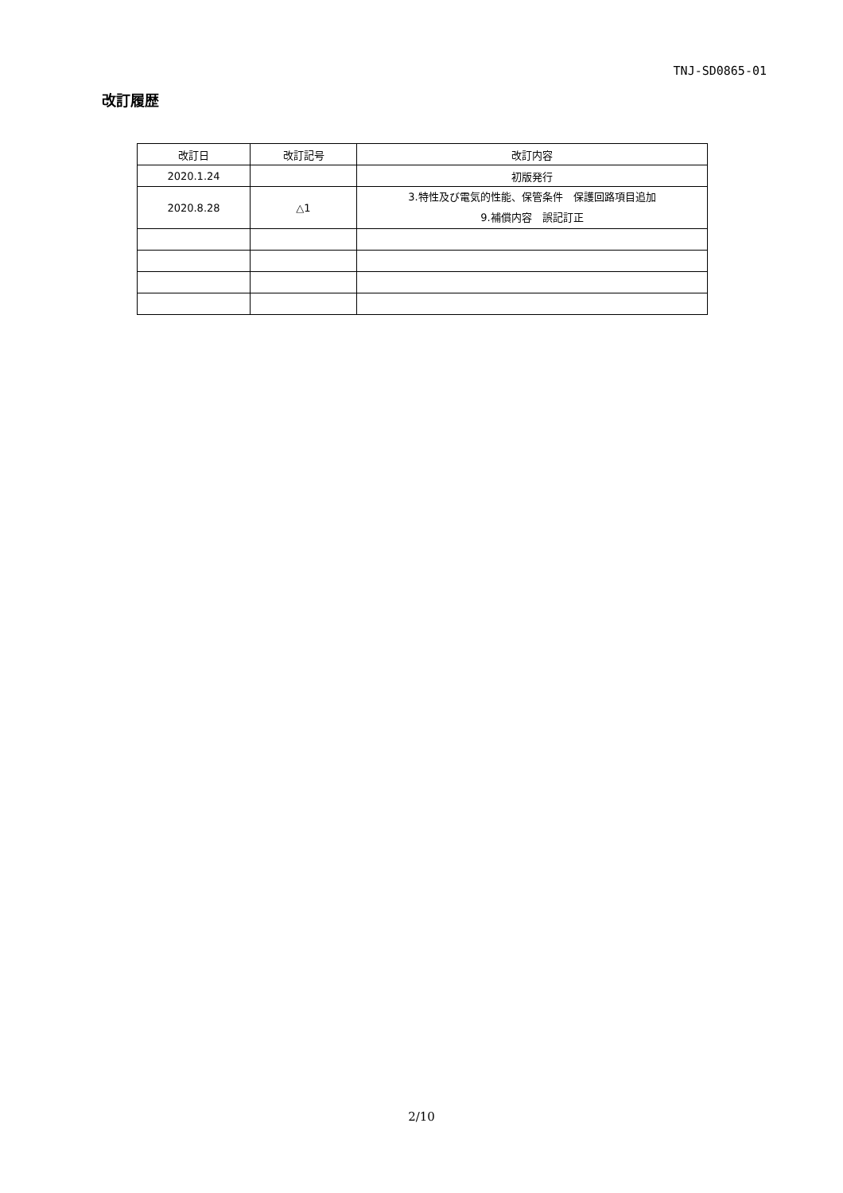TNJ-SD0865-01
改訂履歴
| 改訂日 | 改訂記号 | 改訂内容 |
| --- | --- | --- |
| 2020.1.24 | | 初版発行 |
| 2020.8.28 | △1 | 3.特性及び電気的性能、保管条件 保護回路項目追加 9.補償内容 誤記訂正 |
2/10